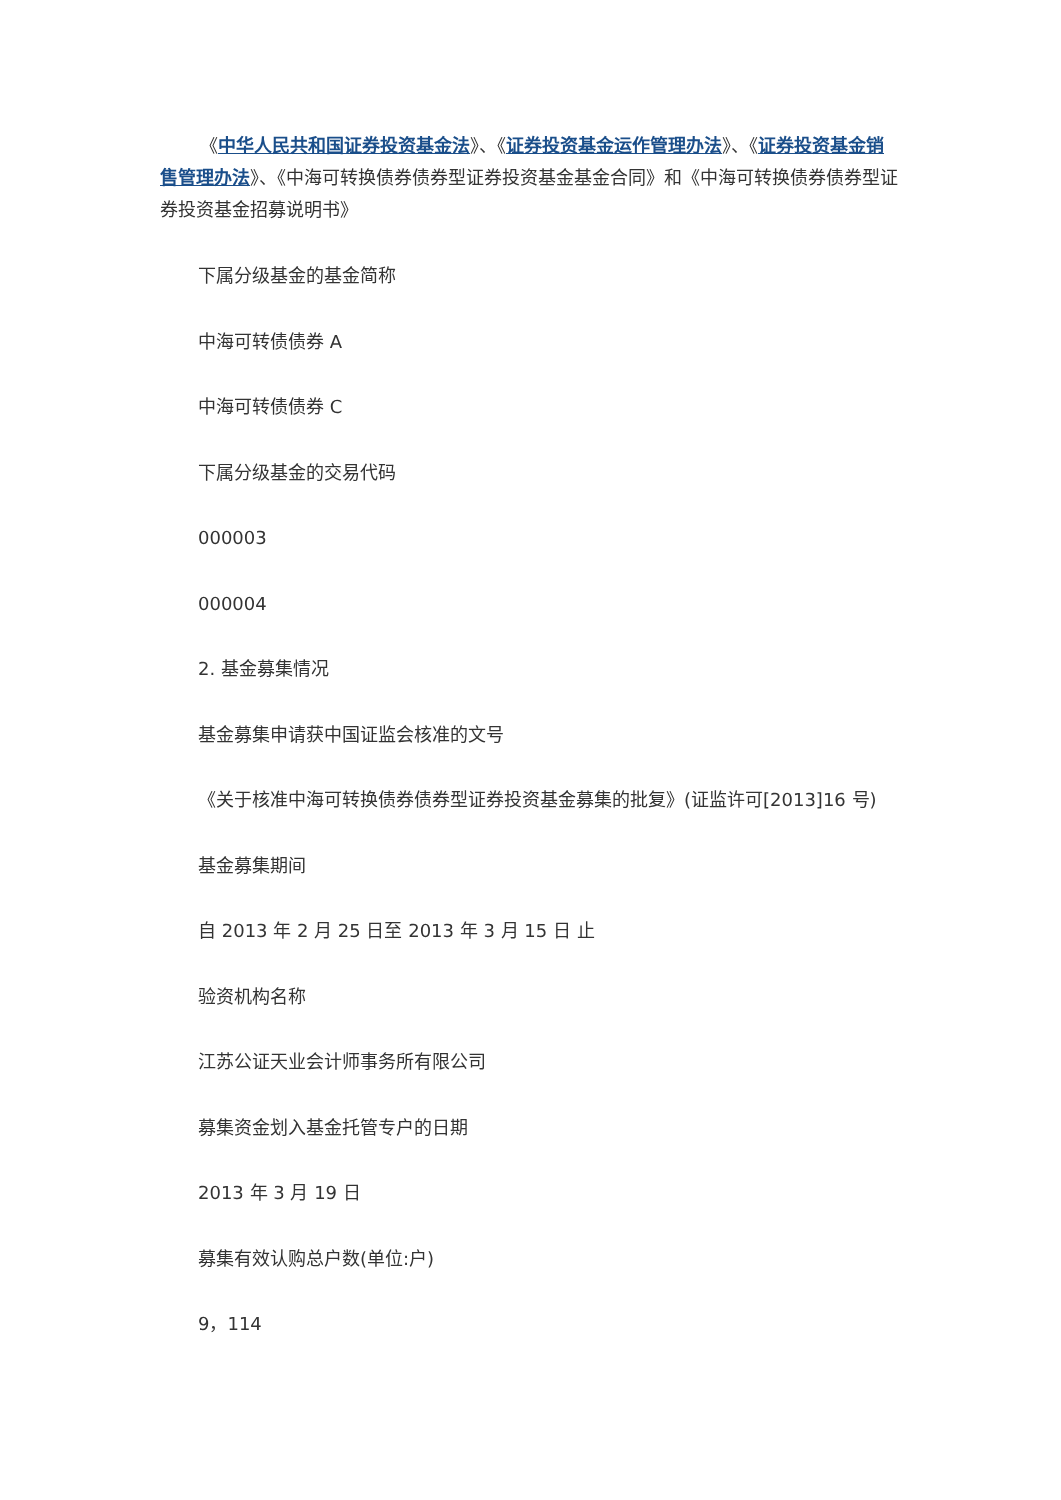《中华人民共和国证券投资基金法》、《证券投资基金运作管理办法》、《证券投资基金销售管理办法》、《中海可转换债券债券型证券投资基金基金合同》和《中海可转换债券债券型证券投资基金招募说明书》
下属分级基金的基金简称
中海可转债债券 A
中海可转债债券 C
下属分级基金的交易代码
000003
000004
2. 基金募集情况
基金募集申请获中国证监会核准的文号
《关于核准中海可转换债券债券型证券投资基金募集的批复》(证监许可[2013]16 号)
基金募集期间
自 2013 年 2 月 25 日至 2013 年 3 月 15 日 止
验资机构名称
江苏公证天业会计师事务所有限公司
募集资金划入基金托管专户的日期
2013 年 3 月 19 日
募集有效认购总户数(单位:户)
9，114